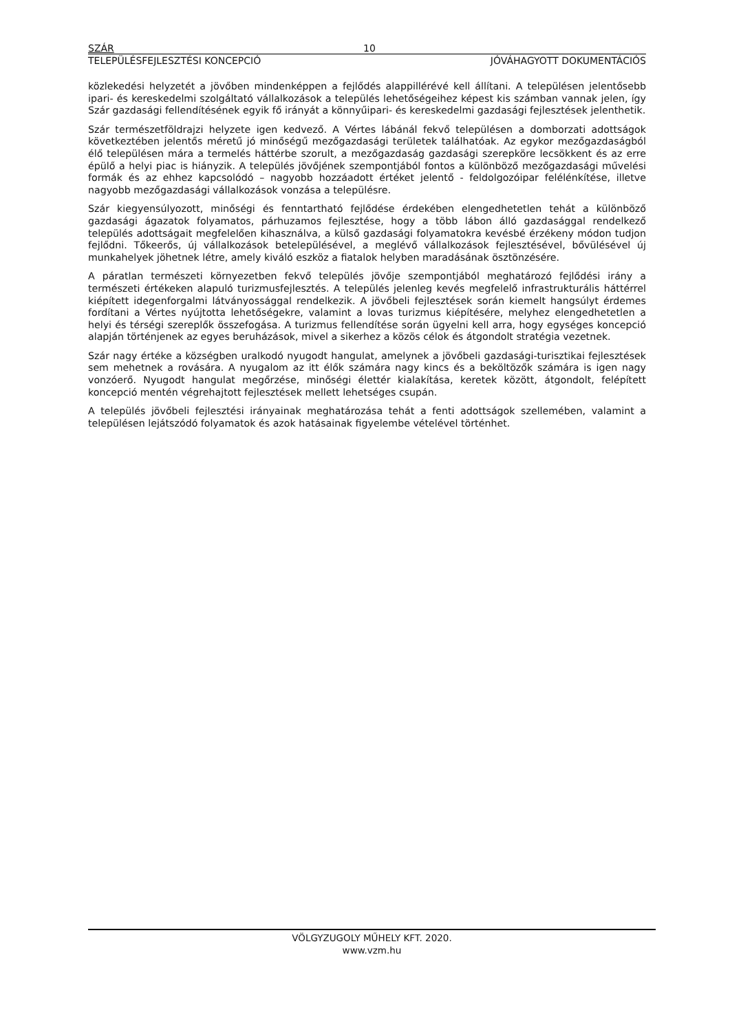SZÁR 10
TELEPÜLÉSFEJLESZTÉSI KONCEPCIÓ JÓVÁHAGYOTT DOKUMENTÁCIÓS
közlekedési helyzetét a jövőben mindenképpen a fejlődés alappillérévé kell állítani. A településen jelentősebb ipari- és kereskedelmi szolgáltató vállalkozások a település lehetőségeihez képest kis számban vannak jelen, így Szár gazdasági fellendítésének egyik fő irányát a könnyűipari- és kereskedelmi gazdasági fejlesztések jelenthetik.
Szár természetföldrajzi helyzete igen kedvező. A Vértes lábánál fekvő településen a domborzati adottságok következtében jelentős méretű jó minőségű mezőgazdasági területek találhatóak. Az egykor mezőgazdaságból élő településen mára a termelés háttérbe szorult, a mezőgazdaság gazdasági szerepköre lecsökkent és az erre épülő a helyi piac is hiányzik. A település jövőjének szempontjából fontos a különböző mezőgazdasági művelési formák és az ehhez kapcsolódó – nagyobb hozzáadott értéket jelentő - feldolgozóipar felélénkítése, illetve nagyobb mezőgazdasági vállalkozások vonzása a településre.
Szár kiegyensúlyozott, minőségi és fenntartható fejlődése érdekében elengedhetetlen tehát a különböző gazdasági ágazatok folyamatos, párhuzamos fejlesztése, hogy a több lábon álló gazdasággal rendelkező település adottságait megfelelően kihasználva, a külső gazdasági folyamatokra kevésbé érzékeny módon tudjon fejlődni. Tőkeerős, új vállalkozások betelepülésével, a meglévő vállalkozások fejlesztésével, bővülésével új munkahelyek jöhetnek létre, amely kiváló eszköz a fiatalok helyben maradásának ösztönzésére.
A páratlan természeti környezetben fekvő település jövője szempontjából meghatározó fejlődési irány a természeti értékeken alapuló turizmusfejlesztés. A település jelenleg kevés megfelelő infrastrukturális háttérrel kiépített idegenforgalmi látványossággal rendelkezik. A jövőbeli fejlesztések során kiemelt hangsúlyt érdemes fordítani a Vértes nyújtotta lehetőségekre, valamint a lovas turizmus kiépítésére, melyhez elengedhetetlen a helyi és térségi szereplők összefogása. A turizmus fellendítése során ügyelni kell arra, hogy egységes koncepció alapján történjenek az egyes beruházások, mivel a sikerhez a közös célok és átgondolt stratégia vezetnek.
Szár nagy értéke a községben uralkodó nyugodt hangulat, amelynek a jövőbeli gazdasági-turisztikai fejlesztések sem mehetnek a rovására. A nyugalom az itt élők számára nagy kincs és a beköltözők számára is igen nagy vonzóerő. Nyugodt hangulat megőrzése, minőségi élettér kialakítása, keretek között, átgondolt, felépített koncepció mentén végrehajtott fejlesztések mellett lehetséges csupán.
A település jövőbeli fejlesztési irányainak meghatározása tehát a fenti adottságok szellemében, valamint a településen lejátszódó folyamatok és azok hatásainak figyelembe vételével történhet.
VÖLGYZUGOLY MŰHELY KFT. 2020.
www.vzm.hu